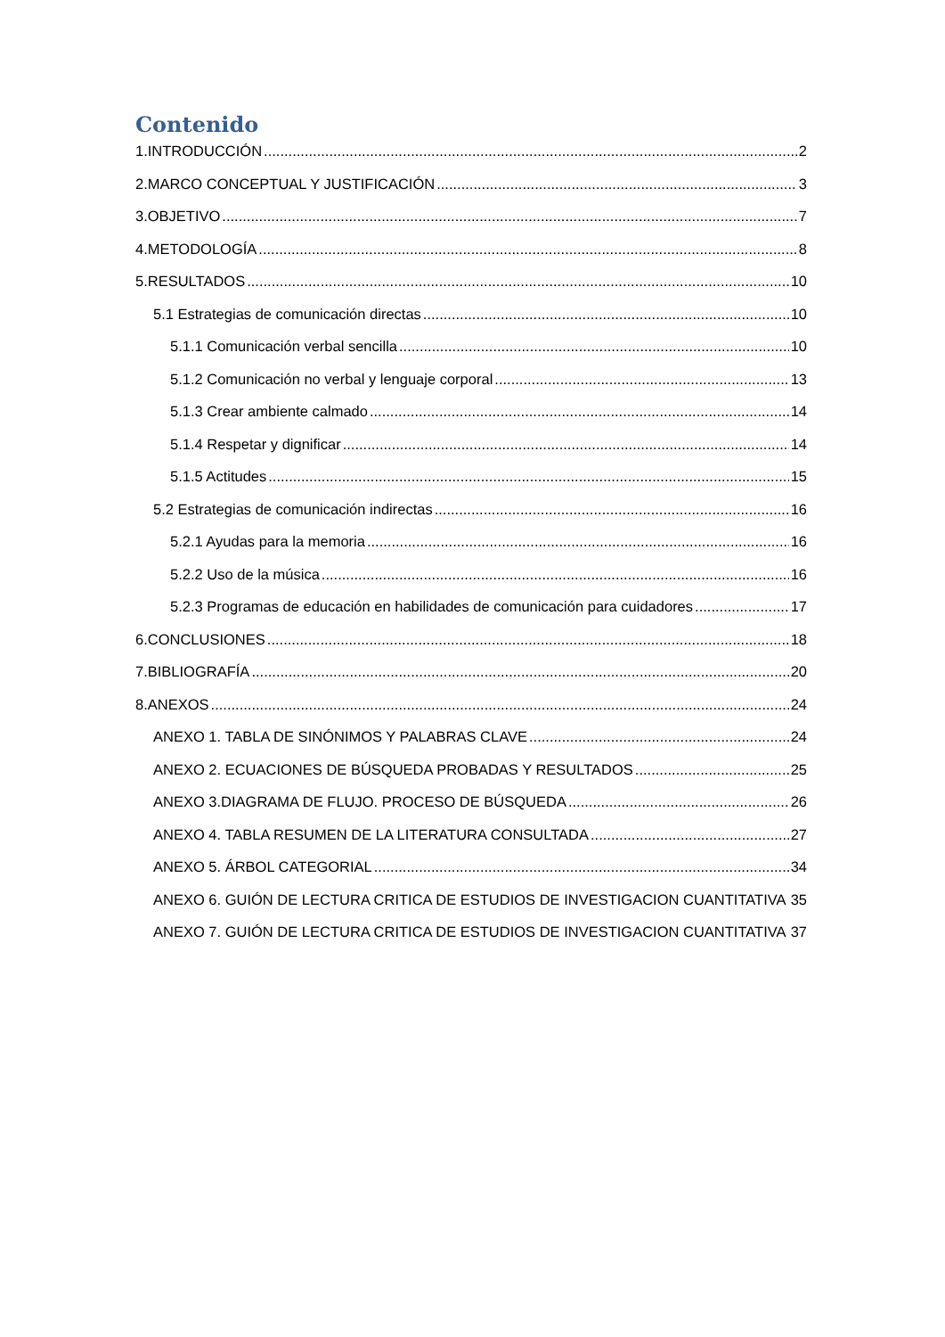Contenido
1.INTRODUCCIÓN 2
2.MARCO CONCEPTUAL Y JUSTIFICACIÓN 3
3.OBJETIVO 7
4.METODOLOGÍA 8
5.RESULTADOS 10
5.1 Estrategias de comunicación directas 10
5.1.1 Comunicación verbal sencilla 10
5.1.2 Comunicación no verbal y lenguaje corporal 13
5.1.3 Crear ambiente calmado 14
5.1.4 Respetar y dignificar 14
5.1.5 Actitudes 15
5.2 Estrategias de comunicación indirectas 16
5.2.1 Ayudas para la memoria 16
5.2.2 Uso de la música 16
5.2.3 Programas de educación en habilidades de comunicación para cuidadores 17
6.CONCLUSIONES 18
7.BIBLIOGRAFÍA 20
8.ANEXOS 24
ANEXO 1. TABLA DE SINÓNIMOS Y PALABRAS CLAVE 24
ANEXO 2. ECUACIONES DE BÚSQUEDA PROBADAS Y RESULTADOS 25
ANEXO 3.DIAGRAMA DE FLUJO. PROCESO DE BÚSQUEDA 26
ANEXO 4. TABLA RESUMEN DE LA LITERATURA CONSULTADA 27
ANEXO 5. ÁRBOL CATEGORIAL 34
ANEXO 6. GUIÓN DE LECTURA CRITICA DE ESTUDIOS DE INVESTIGACION CUANTITATIVA 35
ANEXO 7. GUIÓN DE LECTURA CRITICA DE ESTUDIOS DE INVESTIGACION CUANTITATIVA 37